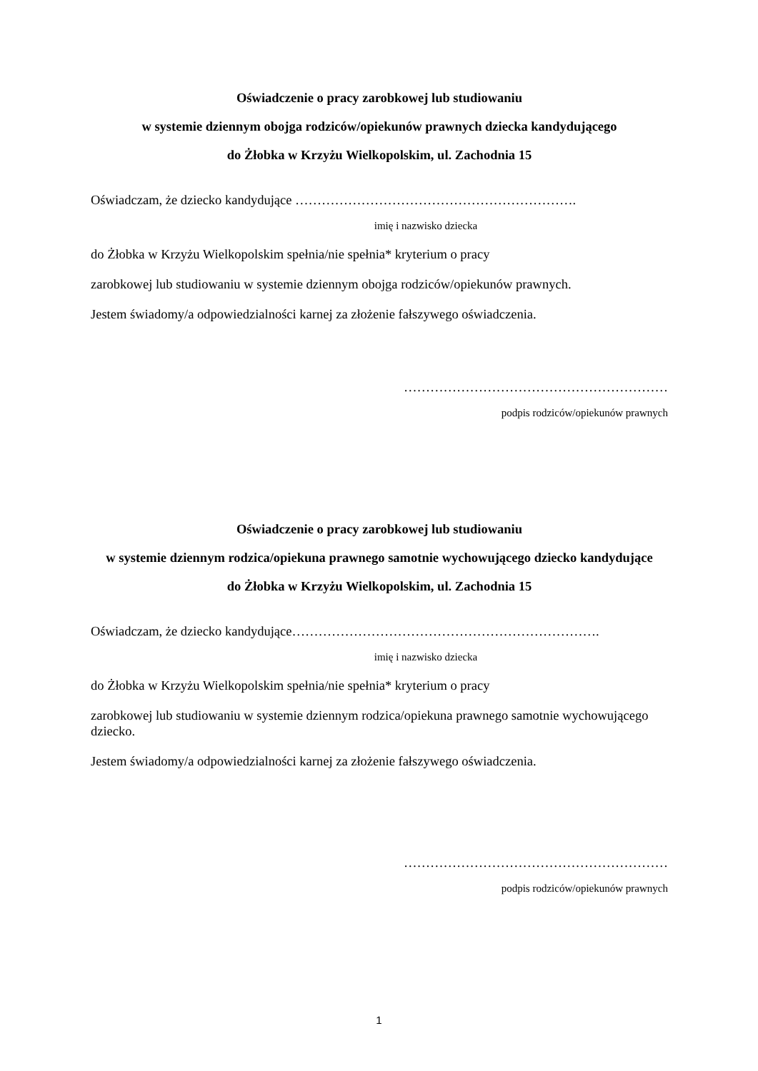Oświadczenie o pracy zarobkowej lub studiowaniu
w systemie dziennym obojga rodziców/opiekunów prawnych dziecka kandydującego
do Żłobka w Krzyżu Wielkopolskim, ul. Zachodnia 15
Oświadczam, że dziecko kandydujące ……………………………………………………….
imię i nazwisko dziecka
do Żłobka w Krzyżu Wielkopolskim spełnia/nie spełnia* kryterium o pracy
zarobkowej lub studiowaniu w systemie dziennym obojga rodziców/opiekunów prawnych.
Jestem świadomy/a odpowiedzialności karnej za złożenie fałszywego oświadczenia.
……………………………………………………
podpis rodziców/opiekunów prawnych
Oświadczenie o pracy zarobkowej lub studiowaniu
w systemie dziennym rodzica/opiekuna prawnego samotnie wychowującego dziecko kandydujące
do Żłobka w Krzyżu Wielkopolskim, ul. Zachodnia 15
Oświadczam, że dziecko kandydujące…………………………………………………………….
imię i nazwisko dziecka
do Żłobka w Krzyżu Wielkopolskim spełnia/nie spełnia* kryterium o pracy
zarobkowej lub studiowaniu w systemie dziennym rodzica/opiekuna prawnego samotnie wychowującego dziecko.
Jestem świadomy/a odpowiedzialności karnej za złożenie fałszywego oświadczenia.
……………………………………………………
podpis rodziców/opiekunów prawnych
1